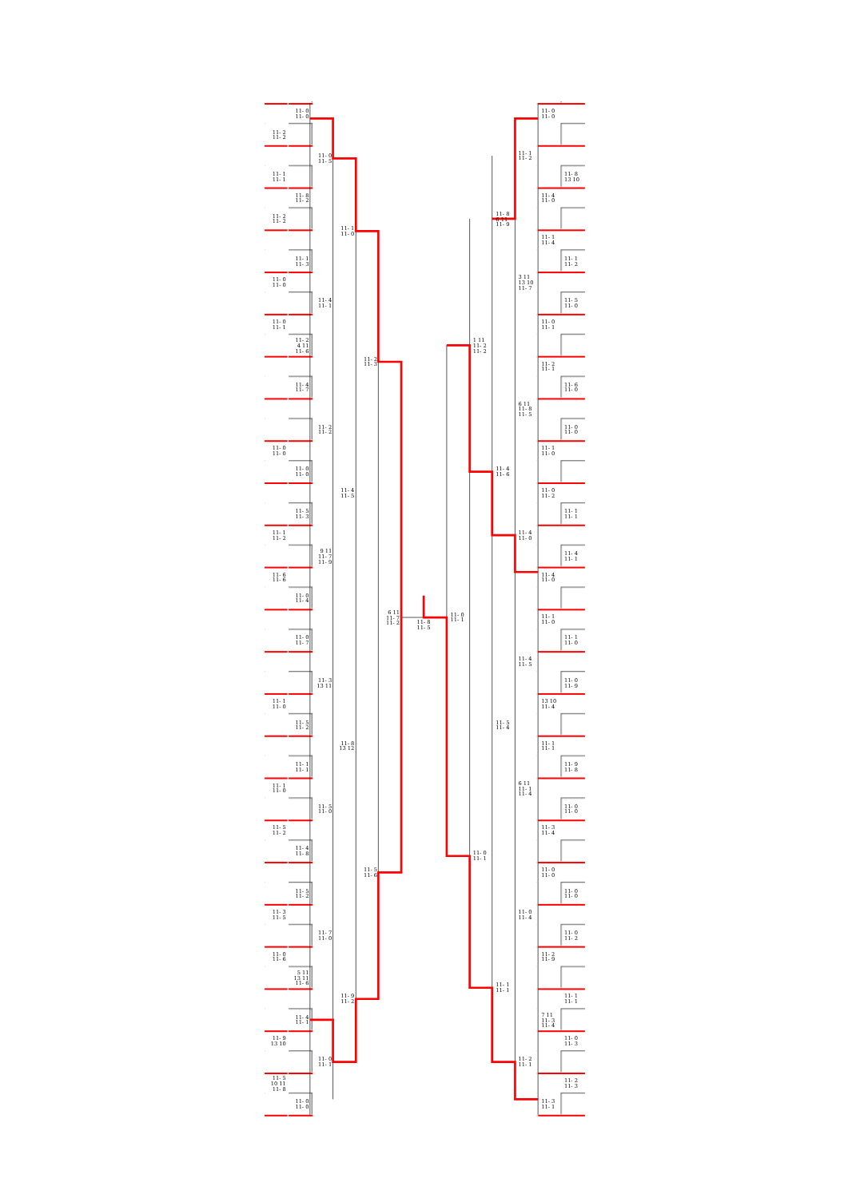11- 0 11- 0
11- 2 11- 2
11- 0 11- 5
11- 1 11- 1
11- 8 11- 2
11- 2 11- 2
11- 1 11- 0
11- 1 11- 3
11- 0 11- 0
11- 4 11- 1
11- 0 11- 1
11- 2 4 11 11- 6
11- 2 11- 3
11- 4 11- 7
11- 2 11- 2
11- 0 11- 0
11- 0 11- 0
11- 4 11- 5
11- 5 11- 3
11- 1 11- 2
9 11 11- 7 11- 9
11- 6 11- 6
11- 0 11- 4
6 11 11- 7 11- 2
11- 0 11- 7
11- 3 13 11
11- 1 11- 0
11- 5 11- 2
11- 8 13 12
11- 1 11- 1
11- 1 11- 0
11- 5 11- 0
11- 5 11- 2
11- 4 11- 8
11- 5 11- 6
11- 5 11- 2
11- 3 11- 5
11- 7 11- 0
11- 0 11- 6
5 11 13 11 11- 6
11- 9 11- 2
11- 4 11- 1
11- 9 13 10
11- 0 11- 1
11- 5 10 11 11- 8
11- 0 11- 0
11- 8 11- 5
11- 0 11- 1
11- 0 11- 0
11- 1 11- 2
11- 8 13 10
11- 4 11- 0
11- 8 6 11 11- 9
11- 1 11- 4
11- 1 11- 2
3 11 13 10 11- 7
11- 5 11- 0
11- 0 11- 1
1 11 11- 2 11- 2
11- 2 11- 1
11- 6 11- 0
6 11 11- 8 11- 5
11- 0 11- 0
11- 1 11- 0
11- 4 11- 6
11- 0 11- 2
11- 1 11- 1
11- 4 11- 0
11- 4 11- 1
11- 4 11- 0
11- 1 11- 0
11- 1 11- 0
11- 4 11- 5
11- 0 11- 9
13 10 11- 4
11- 5 11- 4
11- 1 11- 1
11- 9 11- 8
6 11 11- 1 11- 4
11- 0 11- 0
11- 3 11- 4
11- 0 11- 1
11- 0 11- 0
11- 0 11- 0
11- 0 11- 4
11- 0 11- 2
11- 2 11- 9
11- 1 11- 1
11- 1 11- 1
7 11 11- 3 11- 4
11- 0 11- 3
11- 2 11- 1
11- 2 11- 3
11- 3 11- 1